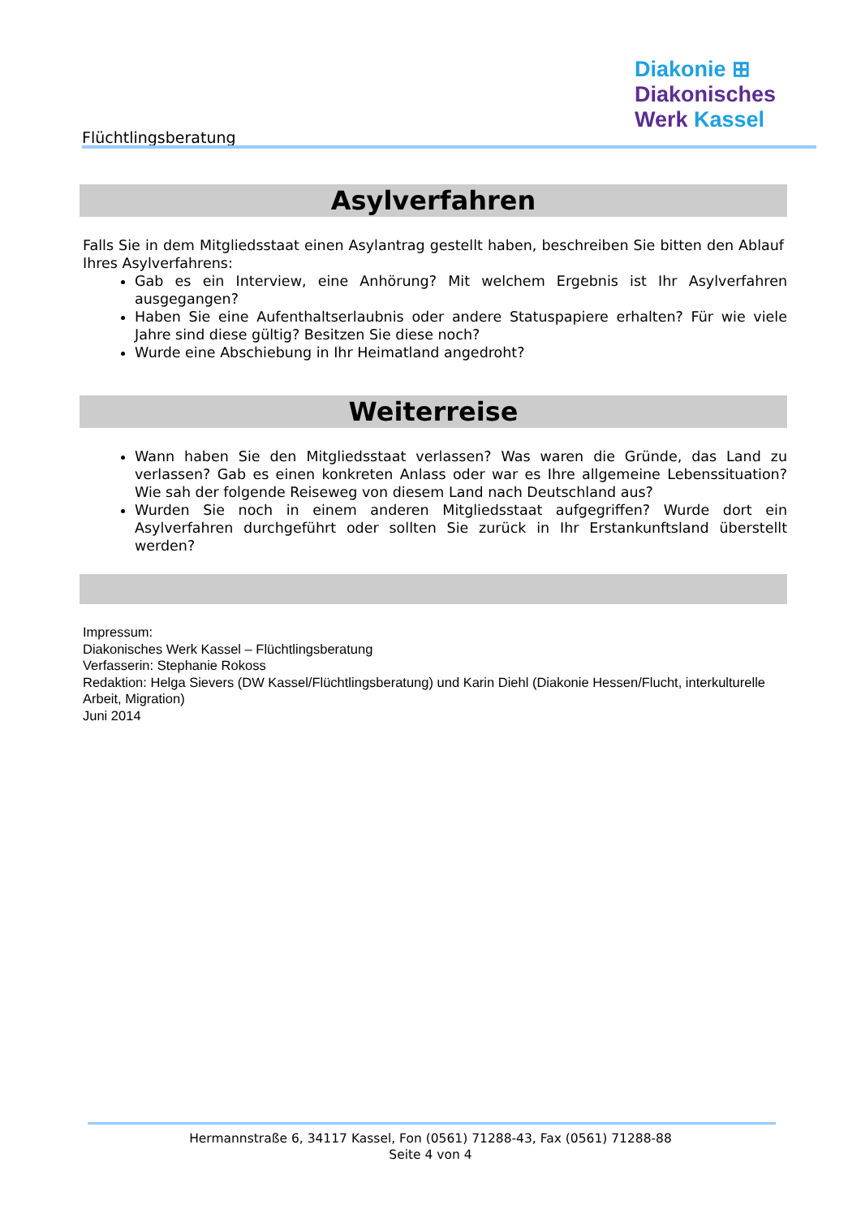Flüchtlingsberatung
Diakonie ⊞
Diakonisches
Werk Kassel
Asylverfahren
Falls Sie in dem Mitgliedsstaat einen Asylantrag gestellt haben, beschreiben Sie bitten den Ablauf Ihres Asylverfahrens:
Gab es ein Interview, eine Anhörung? Mit welchem Ergebnis ist Ihr Asylverfahren ausgegangen?
Haben Sie eine Aufenthaltserlaubnis oder andere Statuspapiere erhalten? Für wie viele Jahre sind diese gültig? Besitzen Sie diese noch?
Wurde eine Abschiebung in Ihr Heimatland angedroht?
Weiterreise
Wann haben Sie den Mitgliedsstaat verlassen? Was waren die Gründe, das Land zu verlassen? Gab es einen konkreten Anlass oder war es Ihre allgemeine Lebenssituation? Wie sah der folgende Reiseweg von diesem Land nach Deutschland aus?
Wurden Sie noch in einem anderen Mitgliedsstaat aufgegriffen? Wurde dort ein Asylverfahren durchgeführt oder sollten Sie zurück in Ihr Erstankunftsland überstellt werden?
Impressum:
Diakonisches Werk Kassel – Flüchtlingsberatung
Verfasserin: Stephanie Rokoss
Redaktion: Helga Sievers (DW Kassel/Flüchtlingsberatung) und Karin Diehl (Diakonie Hessen/Flucht, interkulturelle Arbeit, Migration)
Juni 2014
Hermannstraße 6, 34117 Kassel, Fon (0561) 71288-43, Fax (0561) 71288-88
Seite 4 von 4